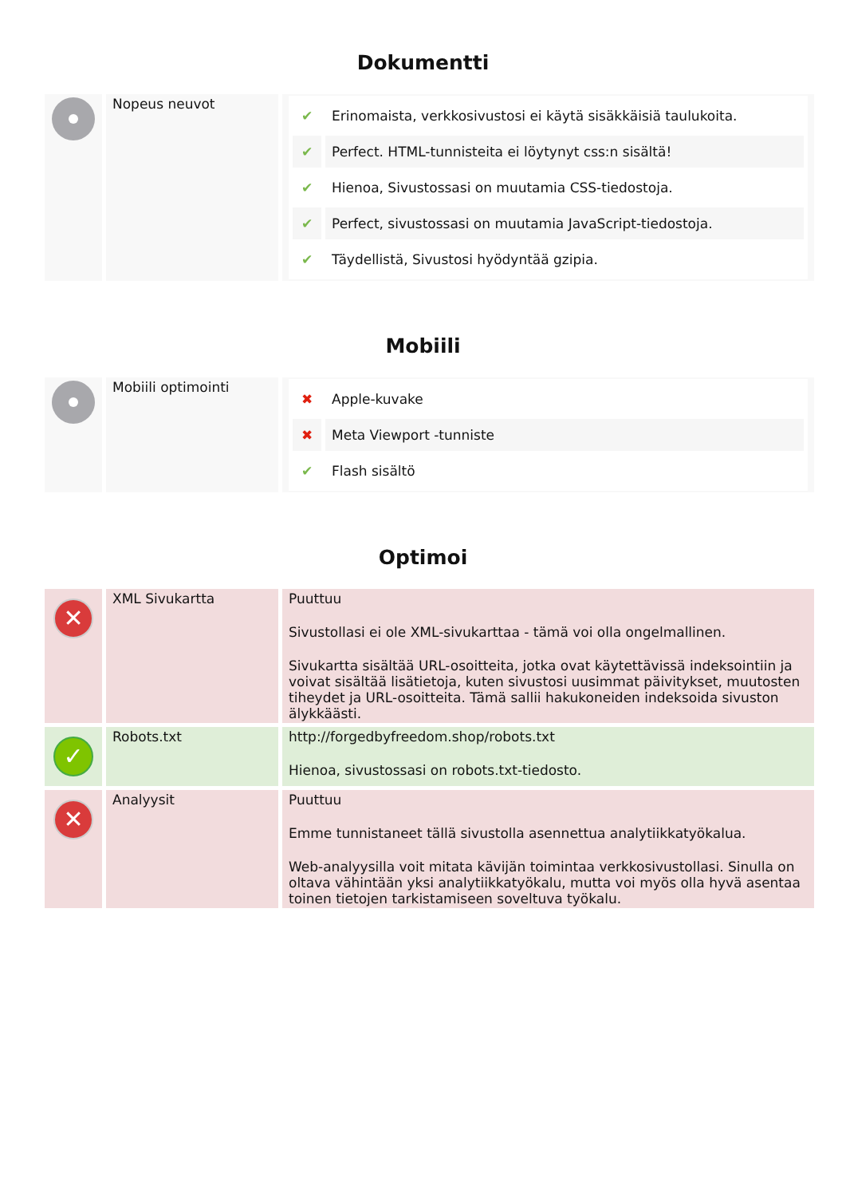Dokumentti
| | Nopeus neuvot | / ✔ / Erinomaista, verkkosivustosi ei käytä sisäkkäisiä taulukoita. / / ✔ / Perfect. HTML-tunnisteita ei löytynyt css:n sisältä! / / ✔ / Hienoa, Sivustossasi on muutamia CSS-tiedostoja. / / ✔ / Perfect, sivustossasi on muutamia JavaScript-tiedostoja. / / ✔ / Täydellistä, Sivustosi hyödyntää gzipia. / |
Mobiili
| | Mobiili optimointi | / ✖ / Apple-kuvake / / ✖ / Meta Viewport -tunniste / / ✔ / Flash sisältö / |
Optimoi
| ✕ | XML Sivukartta | Puuttuu Sivustollasi ei ole XML-sivukarttaa - tämä voi olla ongelmallinen. Sivukartta sisältää URL-osoitteita, jotka ovat käytettävissä indeksointiin ja voivat sisältää lisätietoja, kuten sivustosi uusimmat päivitykset, muutosten tiheydet ja URL-osoitteita. Tämä sallii hakukoneiden indeksoida sivuston älykkäästi. |
| ✓ | Robots.txt | http://forgedbyfreedom.shop/robots.txt Hienoa, sivustossasi on robots.txt-tiedosto. |
| ✕ | Analyysit | Puuttuu Emme tunnistaneet tällä sivustolla asennettua analytiikkatyökalua. Web-analyysilla voit mitata kävijän toimintaa verkkosivustollasi. Sinulla on oltava vähintään yksi analytiikkatyökalu, mutta voi myös olla hyvä asentaa toinen tietojen tarkistamiseen soveltuva työkalu. |